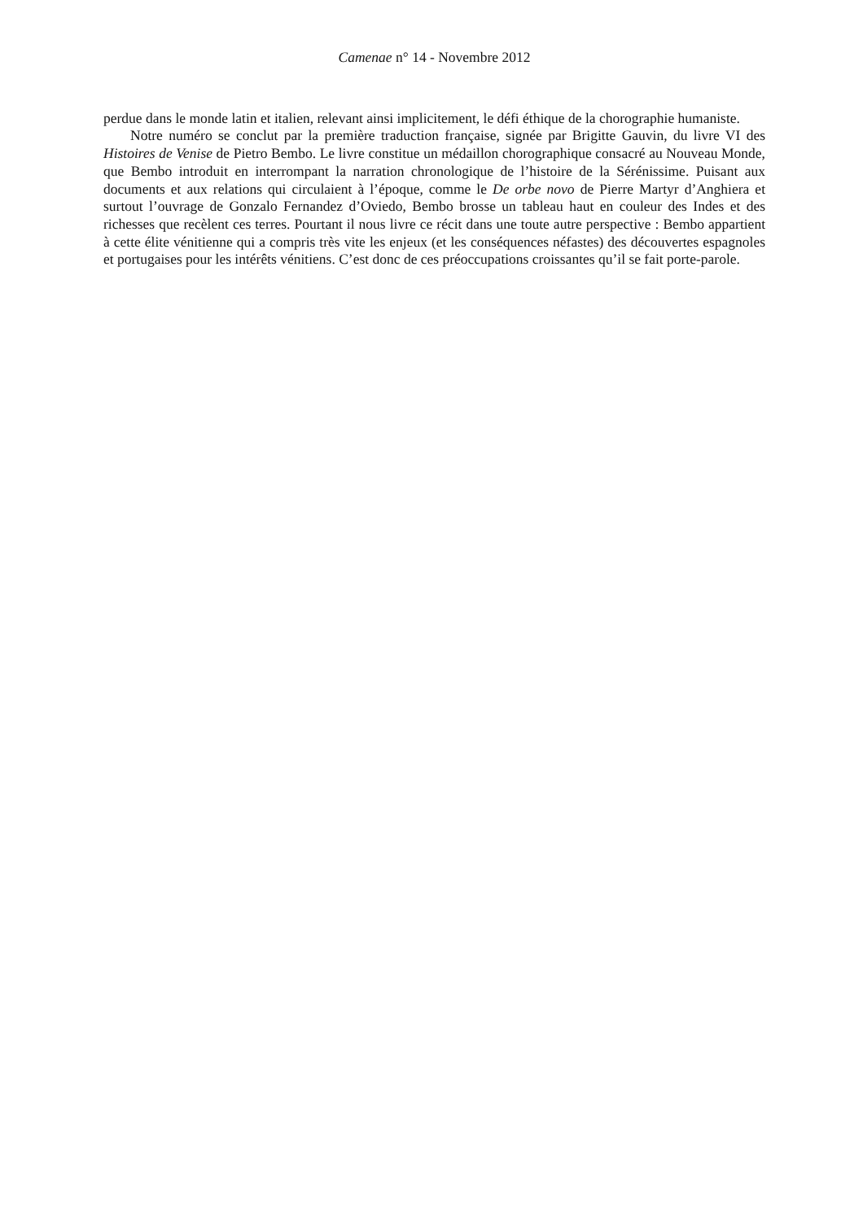Camenae n° 14 - Novembre 2012
perdue dans le monde latin et italien, relevant ainsi implicitement, le défi éthique de la chorographie humaniste.
Notre numéro se conclut par la première traduction française, signée par Brigitte Gauvin, du livre VI des Histoires de Venise de Pietro Bembo. Le livre constitue un médaillon chorographique consacré au Nouveau Monde, que Bembo introduit en interrompant la narration chronologique de l’histoire de la Sérénissime. Puisant aux documents et aux relations qui circulaient à l’époque, comme le De orbe novo de Pierre Martyr d’Anghiera et surtout l’ouvrage de Gonzalo Fernandez d’Oviedo, Bembo brosse un tableau haut en couleur des Indes et des richesses que recèlent ces terres. Pourtant il nous livre ce récit dans une toute autre perspective : Bembo appartient à cette élite vénitienne qui a compris très vite les enjeux (et les conséquences néfastes) des découvertes espagnoles et portugaises pour les intérêts vénitiens. C’est donc de ces préoccupations croissantes qu’il se fait porte-parole.